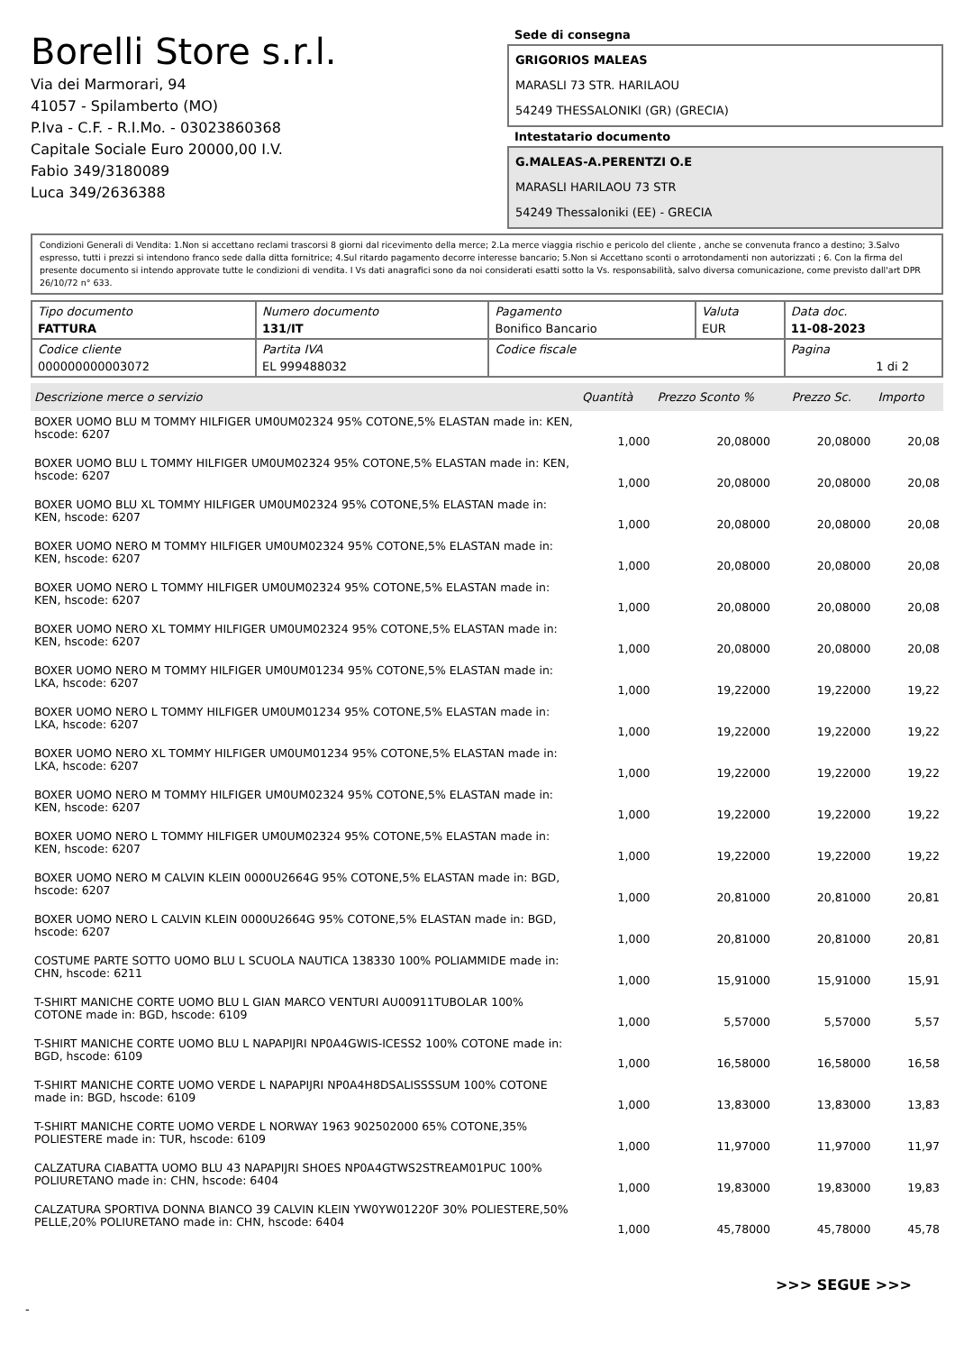Borelli Store s.r.l.
Via dei Marmorari, 94
41057 - Spilamberto (MO)
P.Iva - C.F. - R.I.Mo. - 03023860368
Capitale Sociale Euro 20000,00 I.V.
Fabio 349/3180089
Luca 349/2636388
Sede di consegna
GRIGORIOS MALEAS
MARASLI 73 STR. HARILAOU
54249 THESSALONIKI (GR) (GRECIA)
Intestatario documento
G.MALEAS-A.PERENTZI O.E
MARASLI HARILAOU 73 STR
54249 Thessaloniki (EE) - GRECIA
Condizioni Generali di Vendita: 1.Non si accettano reclami trascorsi 8 giorni dal ricevimento della merce; 2.La merce viaggia rischio e pericolo del cliente , anche se convenuta franco a destino; 3.Salvo espresso, tutti i prezzi si intendono franco sede dalla ditta fornitrice; 4.Sul ritardo pagamento decorre interesse bancario; 5.Non si Accettano sconti o arrotondamenti non autorizzati ; 6. Con la firma del presente documento si intendo approvate tutte le condizioni di vendita. I Vs dati anagrafici sono da noi considerati esatti sotto la Vs. responsabilità, salvo diversa comunicazione, come previsto dall'art DPR 26/10/72 n° 633.
| Tipo documento FATTURA | Numero documento 131/IT | Pagamento Bonifico Bancario | Valuta EUR | Data doc. 11-08-2023 |
| Codice cliente 000000000003072 | Partita IVA EL 999488032 | Codice fiscale | | Pagina 1 di 2 |
| Descrizione merce o servizio | Quantità | Prezzo Sconto % | | Prezzo Sc. | Importo |
| --- | --- | --- | --- | --- | --- |
| BOXER UOMO BLU M TOMMY HILFIGER UM0UM02324 95% COTONE,5% ELASTAN made in: KEN, hscode: 6207 | 1,000 | 20,08000 | | 20,08000 | 20,08 |
| BOXER UOMO BLU L TOMMY HILFIGER UM0UM02324 95% COTONE,5% ELASTAN made in: KEN, hscode: 6207 | 1,000 | 20,08000 | | 20,08000 | 20,08 |
| BOXER UOMO BLU XL TOMMY HILFIGER UM0UM02324 95% COTONE,5% ELASTAN made in: KEN, hscode: 6207 | 1,000 | 20,08000 | | 20,08000 | 20,08 |
| BOXER UOMO NERO M TOMMY HILFIGER UM0UM02324 95% COTONE,5% ELASTAN made in: KEN, hscode: 6207 | 1,000 | 20,08000 | | 20,08000 | 20,08 |
| BOXER UOMO NERO L TOMMY HILFIGER UM0UM02324 95% COTONE,5% ELASTAN made in: KEN, hscode: 6207 | 1,000 | 20,08000 | | 20,08000 | 20,08 |
| BOXER UOMO NERO XL TOMMY HILFIGER UM0UM02324 95% COTONE,5% ELASTAN made in: KEN, hscode: 6207 | 1,000 | 20,08000 | | 20,08000 | 20,08 |
| BOXER UOMO NERO M TOMMY HILFIGER UM0UM01234 95% COTONE,5% ELASTAN made in: LKA, hscode: 6207 | 1,000 | 19,22000 | | 19,22000 | 19,22 |
| BOXER UOMO NERO L TOMMY HILFIGER UM0UM01234 95% COTONE,5% ELASTAN made in: LKA, hscode: 6207 | 1,000 | 19,22000 | | 19,22000 | 19,22 |
| BOXER UOMO NERO XL TOMMY HILFIGER UM0UM01234 95% COTONE,5% ELASTAN made in: LKA, hscode: 6207 | 1,000 | 19,22000 | | 19,22000 | 19,22 |
| BOXER UOMO NERO M TOMMY HILFIGER UM0UM02324 95% COTONE,5% ELASTAN made in: KEN, hscode: 6207 | 1,000 | 19,22000 | | 19,22000 | 19,22 |
| BOXER UOMO NERO L TOMMY HILFIGER UM0UM02324 95% COTONE,5% ELASTAN made in: KEN, hscode: 6207 | 1,000 | 19,22000 | | 19,22000 | 19,22 |
| BOXER UOMO NERO M CALVIN KLEIN 0000U2664G 95% COTONE,5% ELASTAN made in: BGD, hscode: 6207 | 1,000 | 20,81000 | | 20,81000 | 20,81 |
| BOXER UOMO NERO L CALVIN KLEIN 0000U2664G 95% COTONE,5% ELASTAN made in: BGD, hscode: 6207 | 1,000 | 20,81000 | | 20,81000 | 20,81 |
| COSTUME PARTE SOTTO UOMO BLU L SCUOLA NAUTICA 138330 100% POLIAMMIDE made in: CHN, hscode: 6211 | 1,000 | 15,91000 | | 15,91000 | 15,91 |
| T-SHIRT MANICHE CORTE UOMO BLU L GIAN MARCO VENTURI AU00911TUBOLAR 100% COTONE made in: BGD, hscode: 6109 | 1,000 | 5,57000 | | 5,57000 | 5,57 |
| T-SHIRT MANICHE CORTE UOMO BLU L NAPAPIJRI NP0A4GWIS-ICESS2 100% COTONE made in: BGD, hscode: 6109 | 1,000 | 16,58000 | | 16,58000 | 16,58 |
| T-SHIRT MANICHE CORTE UOMO VERDE L NAPAPIJRI NP0A4H8DSALISSSSUM 100% COTONE made in: BGD, hscode: 6109 | 1,000 | 13,83000 | | 13,83000 | 13,83 |
| T-SHIRT MANICHE CORTE UOMO VERDE L NORWAY 1963 902502000 65% COTONE,35% POLIESTERE made in: TUR, hscode: 6109 | 1,000 | 11,97000 | | 11,97000 | 11,97 |
| CALZATURA CIABATTA UOMO BLU 43 NAPAPIJRI SHOES NP0A4GTWS2STREAM01PUC 100% POLIURETANO made in: CHN, hscode: 6404 | 1,000 | 19,83000 | | 19,83000 | 19,83 |
| CALZATURA SPORTIVA DONNA BIANCO 39 CALVIN KLEIN YW0YW01220F 30% POLIESTERE,50% PELLE,20% POLIURETANO made in: CHN, hscode: 6404 | 1,000 | 45,78000 | | 45,78000 | 45,78 |
>>> SEGUE >>>
-